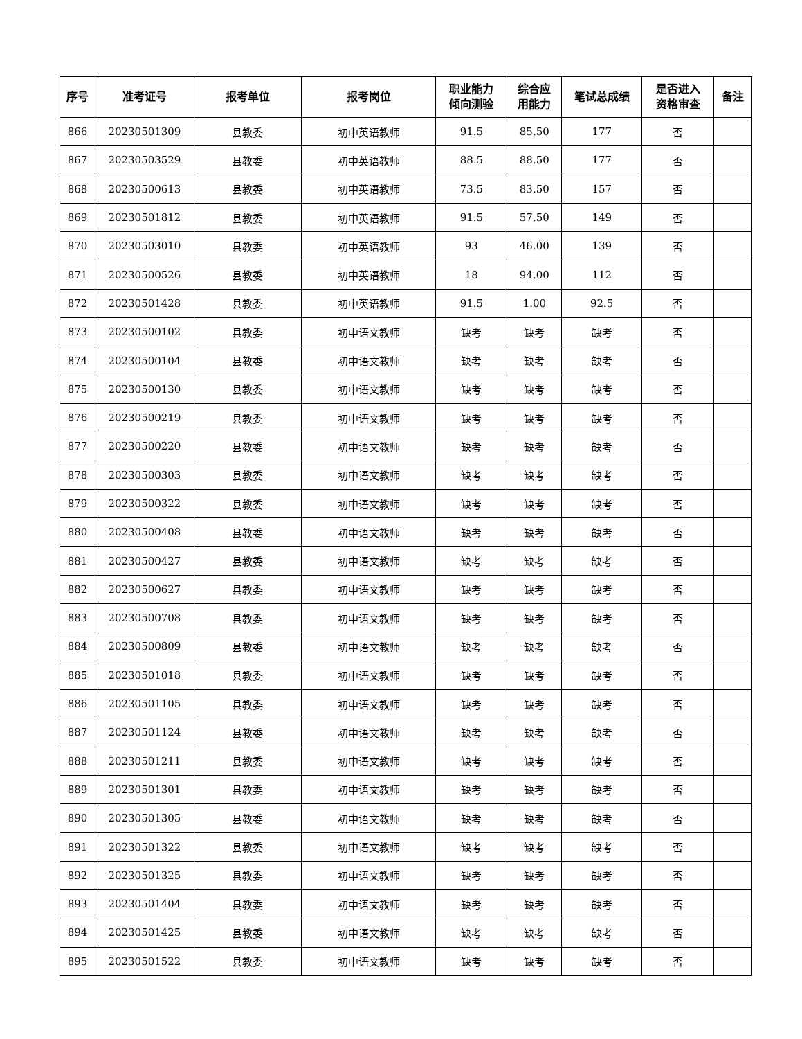| 序号 | 准考证号 | 报考单位 | 报考岗位 | 职业能力 倾向测验 | 综合应 用能力 | 笔试总成绩 | 是否进入 资格审查 | 备注 |
| --- | --- | --- | --- | --- | --- | --- | --- | --- |
| 866 | 20230501309 | 县教委 | 初中英语教师 | 91.5 | 85.50 | 177 | 否 | |
| 867 | 20230503529 | 县教委 | 初中英语教师 | 88.5 | 88.50 | 177 | 否 | |
| 868 | 20230500613 | 县教委 | 初中英语教师 | 73.5 | 83.50 | 157 | 否 | |
| 869 | 20230501812 | 县教委 | 初中英语教师 | 91.5 | 57.50 | 149 | 否 | |
| 870 | 20230503010 | 县教委 | 初中英语教师 | 93 | 46.00 | 139 | 否 | |
| 871 | 20230500526 | 县教委 | 初中英语教师 | 18 | 94.00 | 112 | 否 | |
| 872 | 20230501428 | 县教委 | 初中英语教师 | 91.5 | 1.00 | 92.5 | 否 | |
| 873 | 20230500102 | 县教委 | 初中语文教师 | 缺考 | 缺考 | 缺考 | 否 | |
| 874 | 20230500104 | 县教委 | 初中语文教师 | 缺考 | 缺考 | 缺考 | 否 | |
| 875 | 20230500130 | 县教委 | 初中语文教师 | 缺考 | 缺考 | 缺考 | 否 | |
| 876 | 20230500219 | 县教委 | 初中语文教师 | 缺考 | 缺考 | 缺考 | 否 | |
| 877 | 20230500220 | 县教委 | 初中语文教师 | 缺考 | 缺考 | 缺考 | 否 | |
| 878 | 20230500303 | 县教委 | 初中语文教师 | 缺考 | 缺考 | 缺考 | 否 | |
| 879 | 20230500322 | 县教委 | 初中语文教师 | 缺考 | 缺考 | 缺考 | 否 | |
| 880 | 20230500408 | 县教委 | 初中语文教师 | 缺考 | 缺考 | 缺考 | 否 | |
| 881 | 20230500427 | 县教委 | 初中语文教师 | 缺考 | 缺考 | 缺考 | 否 | |
| 882 | 20230500627 | 县教委 | 初中语文教师 | 缺考 | 缺考 | 缺考 | 否 | |
| 883 | 20230500708 | 县教委 | 初中语文教师 | 缺考 | 缺考 | 缺考 | 否 | |
| 884 | 20230500809 | 县教委 | 初中语文教师 | 缺考 | 缺考 | 缺考 | 否 | |
| 885 | 20230501018 | 县教委 | 初中语文教师 | 缺考 | 缺考 | 缺考 | 否 | |
| 886 | 20230501105 | 县教委 | 初中语文教师 | 缺考 | 缺考 | 缺考 | 否 | |
| 887 | 20230501124 | 县教委 | 初中语文教师 | 缺考 | 缺考 | 缺考 | 否 | |
| 888 | 20230501211 | 县教委 | 初中语文教师 | 缺考 | 缺考 | 缺考 | 否 | |
| 889 | 20230501301 | 县教委 | 初中语文教师 | 缺考 | 缺考 | 缺考 | 否 | |
| 890 | 20230501305 | 县教委 | 初中语文教师 | 缺考 | 缺考 | 缺考 | 否 | |
| 891 | 20230501322 | 县教委 | 初中语文教师 | 缺考 | 缺考 | 缺考 | 否 | |
| 892 | 20230501325 | 县教委 | 初中语文教师 | 缺考 | 缺考 | 缺考 | 否 | |
| 893 | 20230501404 | 县教委 | 初中语文教师 | 缺考 | 缺考 | 缺考 | 否 | |
| 894 | 20230501425 | 县教委 | 初中语文教师 | 缺考 | 缺考 | 缺考 | 否 | |
| 895 | 20230501522 | 县教委 | 初中语文教师 | 缺考 | 缺考 | 缺考 | 否 | |